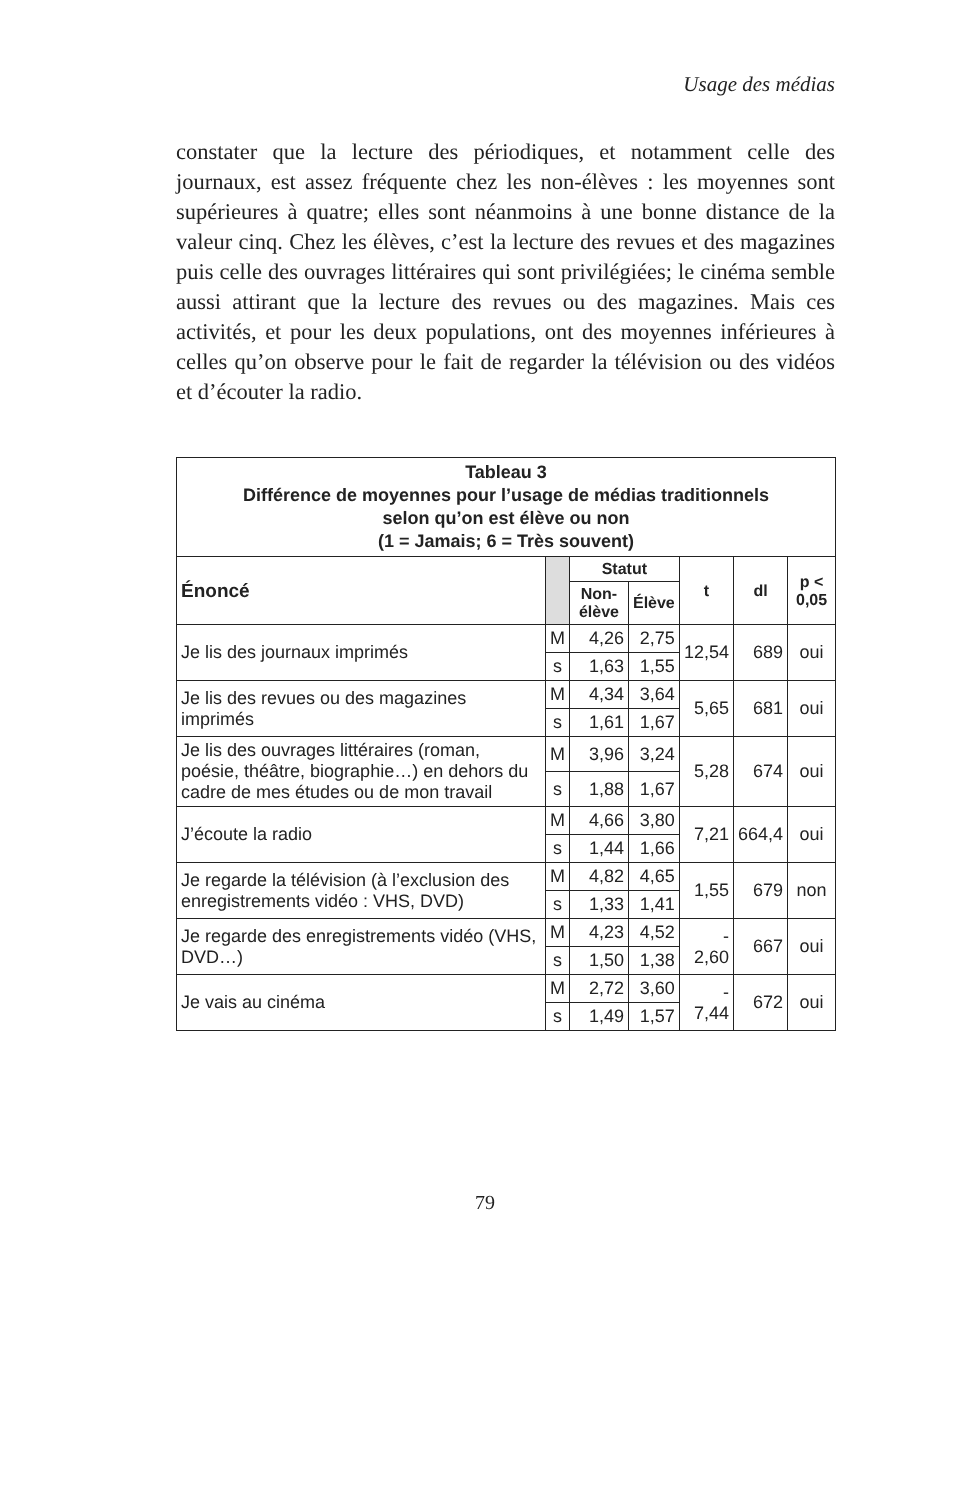Usage des médias
constater que la lecture des périodiques, et notamment celle des journaux, est assez fréquente chez les non-élèves : les moyennes sont supérieures à quatre; elles sont néanmoins à une bonne distance de la valeur cinq. Chez les élèves, c’est la lecture des revues et des magazines puis celle des ouvrages littéraires qui sont privilégiées; le cinéma semble aussi attirant que la lecture des revues ou des magazines. Mais ces activités, et pour les deux populations, ont des moyennes inférieures à celles qu’on observe pour le fait de regarder la télévision ou des vidéos et d’écouter la radio.
| Tableau 3 Différence de moyennes pour l’usage de médias traditionnels selon qu’on est élève ou non (1 = Jamais; 6 = Très souvent) | | | | | | |
| Énoncé | | Statut | | t | dl | p < 0,05 |
| | | Non-élève | Élève | | | |
| Je lis des journaux imprimés | M | 4,26 | 2,75 | 12,54 | 689 | oui |
| | s | 1,63 | 1,55 | | | |
| Je lis des revues ou des magazines imprimés | M | 4,34 | 3,64 | 5,65 | 681 | oui |
| | s | 1,61 | 1,67 | | | |
| Je lis des ouvrages littéraires (roman, poésie, théâtre, biographie…) en dehors du cadre de mes études ou de mon travail | M | 3,96 | 3,24 | 5,28 | 674 | oui |
| | s | 1,88 | 1,67 | | | |
| J’écoute la radio | M | 4,66 | 3,80 | 7,21 | 664,4 | oui |
| | s | 1,44 | 1,66 | | | |
| Je regarde la télévision (à l’exclusion des enregistrements vidéo : VHS, DVD) | M | 4,82 | 4,65 | 1,55 | 679 | non |
| | s | 1,33 | 1,41 | | | |
| Je regarde des enregistrements vidéo (VHS, DVD…) | M | 4,23 | 4,52 | - 2,60 | 667 | oui |
| | s | 1,50 | 1,38 | | | |
| Je vais au cinéma | M | 2,72 | 3,60 | - 7,44 | 672 | oui |
| | s | 1,49 | 1,57 | | | |
79